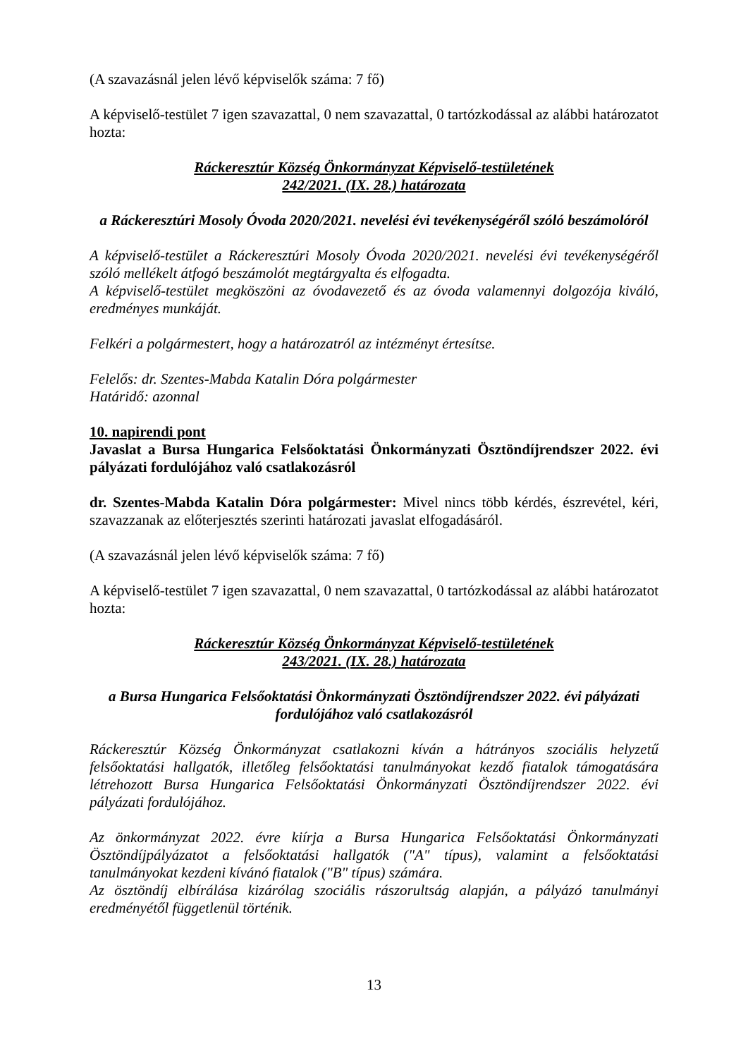(A szavazásnál jelen lévő képviselők száma: 7 fő)
A képviselő-testület 7 igen szavazattal, 0 nem szavazattal, 0 tartózkodással az alábbi határozatot hozta:
Ráckeresztúr Község Önkormányzat Képviselő-testületének
242/2021. (IX. 28.) határozata
a Ráckeresztúri Mosoly Óvoda 2020/2021. nevelési évi tevékenységéről szóló beszámolóról
A képviselő-testület a Ráckeresztúri Mosoly Óvoda 2020/2021. nevelési évi tevékenységéről szóló mellékelt átfogó beszámolót megtárgyalta és elfogadta.
A képviselő-testület megköszöni az óvodavezető és az óvoda valamennyi dolgozója kiváló, eredményes munkáját.
Felkéri a polgármestert, hogy a határozatról az intézményt értesítse.
Felelős: dr. Szentes-Mabda Katalin Dóra polgármester
Határidő: azonnal
10. napirendi pont
Javaslat a Bursa Hungarica Felsőoktatási Önkormányzati Ösztöndíjrendszer 2022. évi pályázati fordulójához való csatlakozásról
dr. Szentes-Mabda Katalin Dóra polgármester: Mivel nincs több kérdés, észrevétel, kéri, szavazzanak az előterjesztés szerinti határozati javaslat elfogadásáról.
(A szavazásnál jelen lévő képviselők száma: 7 fő)
A képviselő-testület 7 igen szavazattal, 0 nem szavazattal, 0 tartózkodással az alábbi határozatot hozta:
Ráckeresztúr Község Önkormányzat Képviselő-testületének
243/2021. (IX. 28.) határozata
a Bursa Hungarica Felsőoktatási Önkormányzati Ösztöndíjrendszer 2022. évi pályázati fordulójához való csatlakozásról
Ráckeresztúr Község Önkormányzat csatlakozni kíván a hátrányos szociális helyzetű felsőoktatási hallgatók, illetőleg felsőoktatási tanulmányokat kezdő fiatalok támogatására létrehozott Bursa Hungarica Felsőoktatási Önkormányzati Ösztöndíjrendszer 2022. évi pályázati fordulójához.
Az önkormányzat 2022. évre kiírja a Bursa Hungarica Felsőoktatási Önkormányzati Ösztöndíjpályázatot a felsőoktatási hallgatók ("A" típus), valamint a felsőoktatási tanulmányokat kezdeni kívánó fiatalok ("B" típus) számára.
Az ösztöndíj elbírálása kizárólag szociális rászorultság alapján, a pályázó tanulmányi eredményétől függetlenül történik.
13